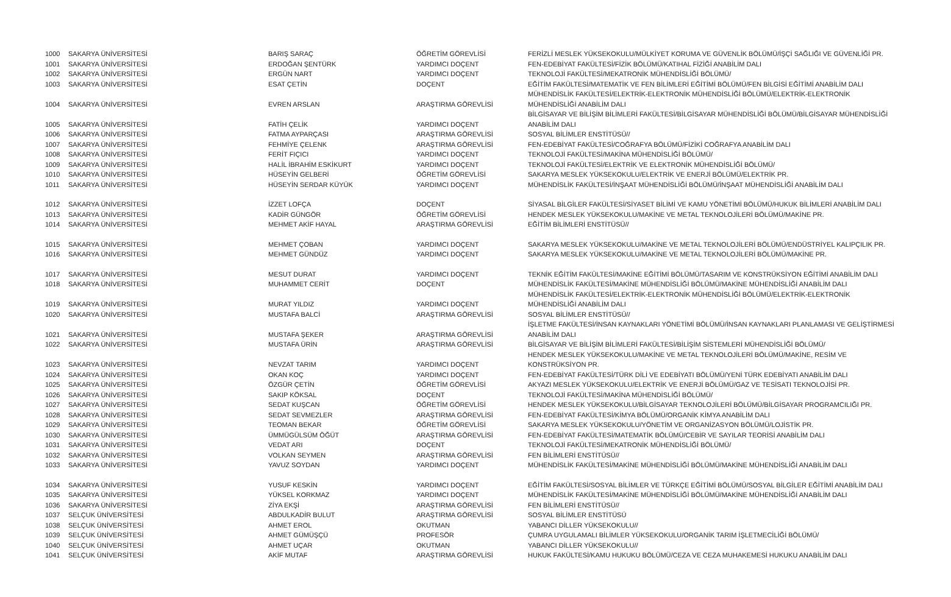| 1000 | SAKARYA ÜNİVERSİTESİ | BARIŞ SARAÇ | ÖĞRETİM GÖREVLİSİ | FERİZLİ MESLEK YÜKSEKOKULU/MÜLKİYET KORUMA VE GÜVENLİK BÖLÜMÜ/İŞÇİ SAĞLIĞI VE GÜVENLİĞİ PR. |
| 1001 | SAKARYA ÜNİVERSİTESİ | ERDOĞAN ŞENTÜRK | YARDIMCI DOÇENT | FEN-EDEBİYAT FAKÜLTESİ/FİZİK BÖLÜMÜ/KATIHAL FİZİĞİ ANABİLİM DALI |
| 1002 | SAKARYA ÜNİVERSİTESİ | ERGÜN NART | YARDIMCI DOÇENT | TEKNOLOJİ FAKÜLTESİ/MEKATRONİK MÜHENDİSLİĞİ BÖLÜMÜ/ |
| 1003 | SAKARYA ÜNİVERSİTESİ | ESAT ÇETİN | DOÇENT | EĞİTİM FAKÜLTESİ/MATEMATİK VE FEN BİLİMLERİ EĞİTİMİ BÖLÜMÜ/FEN BİLGİSİ EĞİTİMİ ANABİLİM DALI |
| 1004 | SAKARYA ÜNİVERSİTESİ | EVREN ARSLAN | ARAŞTIRMA GÖREVLİSİ | MÜHENDİSLİK FAKÜLTESİ/ELEKTRİK-ELEKTRONİK MÜHENDİSLİĞİ BÖLÜMÜ/ELEKTRİK-ELEKTRONİK MÜHENDİSLİĞİ ANABİLİM DALI |
| 1005 | SAKARYA ÜNİVERSİTESİ | FATİH ÇELİK | YARDIMCI DOÇENT | BİLGİSAYAR VE BİLİŞİM BİLİMLERİ FAKÜLTESİ/BİLGİSAYAR MÜHENDİSLİĞİ BÖLÜMÜ/BİLGİSAYAR MÜHENDİSLİĞİ ANABİLİM DALI |
| 1006 | SAKARYA ÜNİVERSİTESİ | FATMA AYPARÇASI | ARAŞTIRMA GÖREVLİSİ | SOSYAL BİLİMLER ENSTİTÜSÜ// |
| 1007 | SAKARYA ÜNİVERSİTESİ | FEHMİYE ÇELENK | ARAŞTIRMA GÖREVLİSİ | FEN-EDEBİYAT FAKÜLTESİ/COĞRAFYA BÖLÜMÜ/FİZİKİ COĞRAFYA ANABİLİM DALI |
| 1008 | SAKARYA ÜNİVERSİTESİ | FERİT FIÇICI | YARDIMCI DOÇENT | TEKNOLOJİ FAKÜLTESİ/MAKİNA MÜHENDİSLİĞİ BÖLÜMÜ/ |
| 1009 | SAKARYA ÜNİVERSİTESİ | HALİL İBRAHİM ESKİKURT | YARDIMCI DOÇENT | TEKNOLOJİ FAKÜLTESİ/ELEKTRİK VE ELEKTRONİK MÜHENDİSLİĞİ BÖLÜMÜ/ |
| 1010 | SAKARYA ÜNİVERSİTESİ | HÜSEYİN GELBERİ | ÖĞRETİM GÖREVLİSİ | SAKARYA MESLEK YÜKSEKOKULU/ELEKTRİK VE ENERJİ BÖLÜMÜ/ELEKTRİK PR. |
| 1011 | SAKARYA ÜNİVERSİTESİ | HÜSEYİN SERDAR KÜYÜK | YARDIMCI DOÇENT | MÜHENDİSLİK FAKÜLTESİ/İNŞAAT MÜHENDİSLİĞİ BÖLÜMÜ/İNŞAAT MÜHENDİSLİĞİ ANABİLİM DALI |
| 1012 | SAKARYA ÜNİVERSİTESİ | İZZET LOFÇA | DOÇENT | SİYASAL BİLGİLER FAKÜLTESİ/SİYASET BİLİMİ VE KAMU YÖNETİMİ BÖLÜMÜ/HUKUK BİLİMLERİ ANABİLİM DALI |
| 1013 | SAKARYA ÜNİVERSİTESİ | KADİR GÜNGÖR | ÖĞRETİM GÖREVLİSİ | HENDEK MESLEK YÜKSEKOKULU/MAKİNE VE METAL TEKNOLOJİLERİ BÖLÜMÜ/MAKİNE PR. |
| 1014 | SAKARYA ÜNİVERSİTESİ | MEHMET AKİF HAYAL | ARAŞTIRMA GÖREVLİSİ | EĞİTİM BİLİMLERİ ENSTİTÜSÜ// |
| 1015 | SAKARYA ÜNİVERSİTESİ | MEHMET ÇOBAN | YARDIMCI DOÇENT | SAKARYA MESLEK YÜKSEKOKULU/MAKİNE VE METAL TEKNOLOJİLERİ BÖLÜMÜ/ENDÜSTRİYEL KALIPÇILIK PR. |
| 1016 | SAKARYA ÜNİVERSİTESİ | MEHMET GÜNDÜZ | YARDIMCI DOÇENT | SAKARYA MESLEK YÜKSEKOKULU/MAKİNE VE METAL TEKNOLOJİLERİ BÖLÜMÜ/MAKİNE PR. |
| 1017 | SAKARYA ÜNİVERSİTESİ | MESUT DURAT | YARDIMCI DOÇENT | TEKNİK EĞİTİM FAKÜLTESİ/MAKİNE EĞİTİMİ BÖLÜMÜ/TASARIM VE KONSTRÜKSİYON EĞİTİMİ ANABİLİM DALI |
| 1018 | SAKARYA ÜNİVERSİTESİ | MUHAMMET CERİT | DOÇENT | MÜHENDİSLİK FAKÜLTESİ/MAKİNE MÜHENDİSLİĞİ BÖLÜMÜ/MAKİNE MÜHENDİSLİĞİ ANABİLİM DALI |
| 1019 | SAKARYA ÜNİVERSİTESİ | MURAT YILDIZ | YARDIMCI DOÇENT | MÜHENDİSLİK FAKÜLTESİ/ELEKTRİK-ELEKTRONİK MÜHENDİSLİĞİ BÖLÜMÜ/ELEKTRİK-ELEKTRONİK MÜHENDİSLİĞİ ANABİLİM DALI |
| 1020 | SAKARYA ÜNİVERSİTESİ | MUSTAFA BALCİ | ARAŞTIRMA GÖREVLİSİ | SOSYAL BİLİMLER ENSTİTÜSÜ// |
| 1021 | SAKARYA ÜNİVERSİTESİ | MUSTAFA ŞEKER | ARAŞTIRMA GÖREVLİSİ | İŞLETME FAKÜLTESİ/İNSAN KAYNAKLARI YÖNETİMİ BÖLÜMÜ/İNSAN KAYNAKLARI PLANLAMASI VE GELİŞTİRMESİ ANABİLİM DALI |
| 1022 | SAKARYA ÜNİVERSİTESİ | MUSTAFA ÜRİN | ARAŞTIRMA GÖREVLİSİ | BİLGİSAYAR VE BİLİŞİM BİLİMLERİ FAKÜLTESİ/BİLİŞİM SİSTEMLERİ MÜHENDİSLİĞİ BÖLÜMÜ/ |
| 1023 | SAKARYA ÜNİVERSİTESİ | NEVZAT TARIM | YARDIMCI DOÇENT | HENDEK MESLEK YÜKSEKOKULU/MAKİNE VE METAL TEKNOLOJİLERİ BÖLÜMÜ/MAKİNE, RESİM VE KONSTRÜKSİYON PR. |
| 1024 | SAKARYA ÜNİVERSİTESİ | OKAN KOÇ | YARDIMCI DOÇENT | FEN-EDEBİYAT FAKÜLTESİ/TÜRK DİLİ VE EDEBİYATI BÖLÜMÜ/YENİ TÜRK EDEBİYATI ANABİLİM DALI |
| 1025 | SAKARYA ÜNİVERSİTESİ | ÖZGÜR ÇETİN | ÖĞRETİM GÖREVLİSİ | AKYAZI MESLEK YÜKSEKOKULU/ELEKTRİK VE ENERJİ BÖLÜMÜ/GAZ VE TESİSATI TEKNOLOJİSİ PR. |
| 1026 | SAKARYA ÜNİVERSİTESİ | SAKIP KÖKSAL | DOÇENT | TEKNOLOJİ FAKÜLTESİ/MAKİNA MÜHENDİSLİĞİ BÖLÜMÜ/ |
| 1027 | SAKARYA ÜNİVERSİTESİ | SEDAT KUŞCAN | ÖĞRETİM GÖREVLİSİ | HENDEK MESLEK YÜKSEKOKULU/BİLGİSAYAR TEKNOLOJİLERİ BÖLÜMÜ/BİLGİSAYAR PROGRAMCILIĞI PR. |
| 1028 | SAKARYA ÜNİVERSİTESİ | SEDAT SEVMEZLER | ARAŞTIRMA GÖREVLİSİ | FEN-EDEBİYAT FAKÜLTESİ/KİMYA BÖLÜMÜ/ORGANİK KİMYA ANABİLİM DALI |
| 1029 | SAKARYA ÜNİVERSİTESİ | TEOMAN BEKAR | ÖĞRETİM GÖREVLİSİ | SAKARYA MESLEK YÜKSEKOKULU/YÖNETİM VE ORGANİZASYON BÖLÜMÜ/LOJİSTİK PR. |
| 1030 | SAKARYA ÜNİVERSİTESİ | ÜMMÜGÜLSÜM ÖĞÜT | ARAŞTIRMA GÖREVLİSİ | FEN-EDEBİYAT FAKÜLTESİ/MATEMATİK BÖLÜMÜ/CEBİR VE SAYILAR TEORİSİ ANABİLİM DALI |
| 1031 | SAKARYA ÜNİVERSİTESİ | VEDAT ARI | DOÇENT | TEKNOLOJİ FAKÜLTESİ/MEKATRONİK MÜHENDİSLİĞİ BÖLÜMÜ/ |
| 1032 | SAKARYA ÜNİVERSİTESİ | VOLKAN SEYMEN | ARAŞTIRMA GÖREVLİSİ | FEN BİLİMLERİ ENSTİTÜSÜ// |
| 1033 | SAKARYA ÜNİVERSİTESİ | YAVUZ SOYDAN | YARDIMCI DOÇENT | MÜHENDİSLİK FAKÜLTESİ/MAKİNE MÜHENDİSLİĞİ BÖLÜMÜ/MAKİNE MÜHENDİSLİĞİ ANABİLİM DALI |
| 1034 | SAKARYA ÜNİVERSİTESİ | YUSUF KESKİN | YARDIMCI DOÇENT | EĞİTİM FAKÜLTESİ/SOSYAL BİLİMLER VE TÜRKÇE EĞİTİMİ BÖLÜMÜ/SOSYAL BİLGİLER EĞİTİMİ ANABİLİM DALI |
| 1035 | SAKARYA ÜNİVERSİTESİ | YÜKSEL KORKMAZ | YARDIMCI DOÇENT | MÜHENDİSLİK FAKÜLTESİ/MAKİNE MÜHENDİSLİĞİ BÖLÜMÜ/MAKİNE MÜHENDİSLİĞİ ANABİLİM DALI |
| 1036 | SAKARYA ÜNİVERSİTESİ | ZİYA EKŞİ | ARAŞTIRMA GÖREVLİSİ | FEN BİLİMLERİ ENSTİTÜSÜ// |
| 1037 | SELÇUK ÜNİVERSİTESİ | ABDULKADİR BULUT | ARAŞTIRMA GÖREVLİSİ | SOSYAL BİLİMLER ENSTİTÜSÜ |
| 1038 | SELÇUK ÜNİVERSİTESİ | AHMET EROL | OKUTMAN | YABANCI DİLLER YÜKSEKOKULU// |
| 1039 | SELÇUK ÜNİVERSİTESİ | AHMET GÜMÜŞÇÜ | PROFESÖR | ÇUMRA UYGULAMALI BİLİMLER YÜKSEKOKULU/ORGANİK TARIM İŞLETMECİLİĞİ BÖLÜMÜ/ |
| 1040 | SELÇUK ÜNİVERSİTESİ | AHMET UÇAR | OKUTMAN | YABANCI DİLLER YÜKSEKOKULU// |
| 1041 | SELÇUK ÜNİVERSİTESİ | AKİF MUTAF | ARAŞTIRMA GÖREVLİSİ | HUKUK FAKÜLTESİ/KAMU HUKUKU BÖLÜMÜ/CEZA VE CEZA MUHAKEMESİ HUKUKU ANABİLİM DALI |